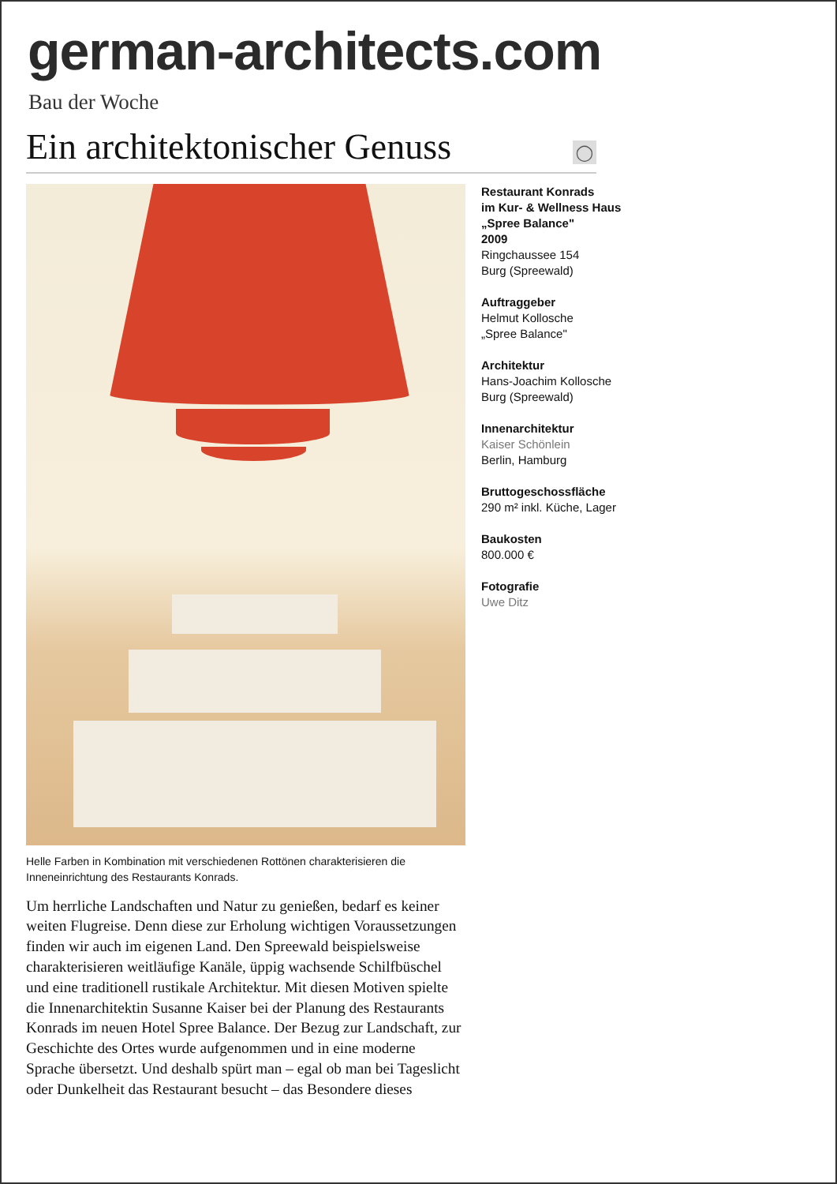german-architects.com
Bau der Woche
Ein architektonischer Genuss
◯
Helle Farben in Kombination mit verschiedenen Rottönen charakterisieren die Inneneinrichtung des Restaurants Konrads.
Um herrliche Landschaften und Natur zu genießen, bedarf es keiner weiten Flugreise. Denn diese zur Erholung wichtigen Voraussetzungen finden wir auch im eigenen Land. Den Spreewald beispielsweise charakterisieren weitläufige Kanäle, üppig wachsende Schilfbüschel und eine traditionell rustikale Architektur. Mit diesen Motiven spielte die Innenarchitektin Susanne Kaiser bei der Planung des Restaurants Konrads im neuen Hotel Spree Balance. Der Bezug zur Landschaft, zur Geschichte des Ortes wurde aufgenommen und in eine moderne Sprache übersetzt. Und deshalb spürt man – egal ob man bei Tageslicht oder Dunkelheit das Restaurant besucht – das Besondere dieses
Restaurant Konrads
im Kur- & Wellness Haus
„Spree Balance"
2009
Ringchaussee 154
Burg (Spreewald)
Auftraggeber
Helmut Kollosche
„Spree Balance"
Architektur
Hans-Joachim Kollosche
Burg (Spreewald)
Innenarchitektur
Kaiser Schönlein
Berlin, Hamburg
Bruttogeschossfläche
290 m² inkl. Küche, Lager
Baukosten
800.000 €
Fotografie
Uwe Ditz